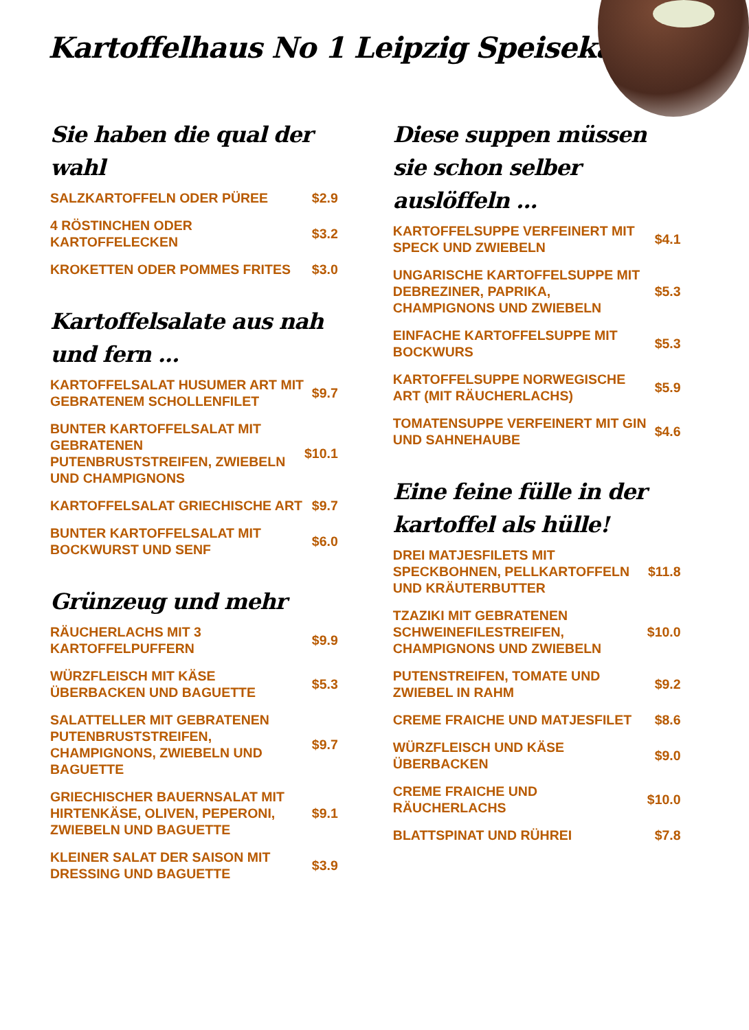Kartoffelhaus No 1 Leipzig Speisekarte
Sie haben die qual der wahl
SALZKARTOFFELN ODER PÜREE $2.9
4 RÖSTINCHEN ODER KARTOFFELECKEN $3.2
KROKETTEN ODER POMMES FRITES $3.0
Kartoffelsalate aus nah und fern ...
KARTOFFELSALAT HUSUMER ART MIT GEBRATENEM SCHOLLENFILET $9.7
BUNTER KARTOFFELSALAT MIT GEBRATENEN PUTENBRUSTSTREIFEN, ZWIEBELN UND CHAMPIGNONS $10.1
KARTOFFELSALAT GRIECHISCHE ART $9.7
BUNTER KARTOFFELSALAT MIT BOCKWURST UND SENF $6.0
Grünzeug und mehr
RÄUCHERLACHS MIT 3 KARTOFFELPUFFERN $9.9
WÜRZFLEISCH MIT KÄSE ÜBERBACKEN UND BAGUETTE $5.3
SALATTELLER MIT GEBRATENEN PUTENBRUSTSTREIFEN, CHAMPIGNONS, ZWIEBELN UND BAGUETTE $9.7
GRIECHISCHER BAUERNSALAT MIT HIRTENKÄSE, OLIVEN, PEPERONI, ZWIEBELN UND BAGUETTE $9.1
KLEINER SALAT DER SAISON MIT DRESSING UND BAGUETTE $3.9
Diese suppen müssen sie schon selber auslöffeln ...
KARTOFFELSUPPE VERFEINERT MIT SPECK UND ZWIEBELN $4.1
UNGARISCHE KARTOFFELSUPPE MIT DEBREZINER, PAPRIKA, CHAMPIGNONS UND ZWIEBELN $5.3
EINFACHE KARTOFFELSUPPE MIT BOCKWURS $5.3
KARTOFFELSUPPE NORWEGISCHE ART (MIT RÄUCHERLACHS) $5.9
TOMATENSUPPE VERFEINERT MIT GIN UND SAHNEHAUBE $4.6
Eine feine fülle in der kartoffel als hülle!
DREI MATJESFILETS MIT SPECKBOHNEN, PELLKARTOFFELN UND KRÄUTERBUTTER $11.8
TZAZIKI MIT GEBRATENEN SCHWEINEFILESTREIFEN, CHAMPIGNONS UND ZWIEBELN $10.0
PUTENSTREIFEN, TOMATE UND ZWIEBEL IN RAHM $9.2
CREME FRAICHE UND MATJESFILET $8.6
WÜRZFLEISCH UND KÄSE ÜBERBACKEN $9.0
CREME FRAICHE UND RÄUCHERLACHS $10.0
BLATTSPINAT UND RÜHREI $7.8